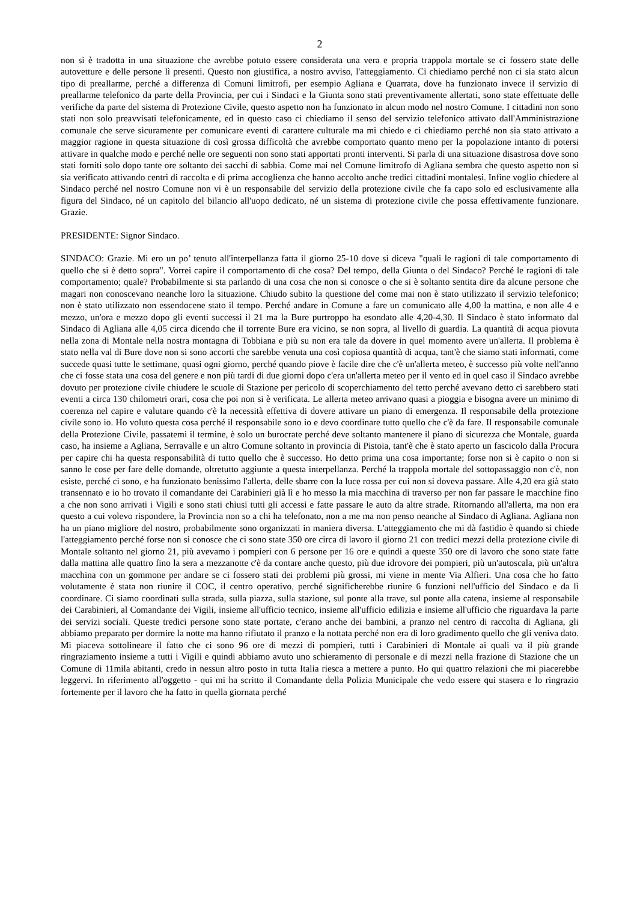2
non si è tradotta in una situazione che avrebbe potuto essere considerata una vera e propria trappola mortale se ci fossero state delle autovetture e delle persone lì presenti. Questo non giustifica, a nostro avviso, l'atteggiamento. Ci chiediamo perché non ci sia stato alcun tipo di preallarme, perché a differenza di Comuni limitrofi, per esempio Agliana e Quarrata, dove ha funzionato invece il servizio di preallarme telefonico da parte della Provincia, per cui i Sindaci e la Giunta sono stati preventivamente allertati, sono state effettuate delle verifiche da parte del sistema di Protezione Civile, questo aspetto non ha funzionato in alcun modo nel nostro Comune. I cittadini non sono stati non solo preavvisati telefonicamente, ed in questo caso ci chiediamo il senso del servizio telefonico attivato dall'Amministrazione comunale che serve sicuramente per comunicare eventi di carattere culturale ma mi chiedo e ci chiediamo perché non sia stato attivato a maggior ragione in questa situazione di così grossa difficoltà che avrebbe comportato quanto meno per la popolazione intanto di potersi attivare in qualche modo e perché nelle ore seguenti non sono stati apportati pronti interventi. Si parla di una situazione disastrosa dove sono stati forniti solo dopo tante ore soltanto dei sacchi di sabbia. Come mai nel Comune limitrofo di Agliana sembra che questo aspetto non si sia verificato attivando centri di raccolta e di prima accoglienza che hanno accolto anche tredici cittadini montalesi. Infine voglio chiedere al Sindaco perché nel nostro Comune non vi è un responsabile del servizio della protezione civile che fa capo solo ed esclusivamente alla figura del Sindaco, né un capitolo del bilancio all'uopo dedicato, né un sistema di protezione civile che possa effettivamente funzionare. Grazie.
PRESIDENTE: Signor Sindaco.
SINDACO: Grazie. Mi ero un po’ tenuto all'interpellanza fatta il giorno 25-10 dove si diceva "quali le ragioni di tale comportamento di quello che si è detto sopra". Vorrei capire il comportamento di che cosa? Del tempo, della Giunta o del Sindaco? Perché le ragioni di tale comportamento; quale? Probabilmente si sta parlando di una cosa che non si conosce o che si è soltanto sentita dire da alcune persone che magari non conoscevano neanche loro la situazione. Chiudo subito la questione del come mai non è stato utilizzato il servizio telefonico; non è stato utilizzato non essendocene stato il tempo. Perché andare in Comune a fare un comunicato alle 4,00 la mattina, e non alle 4 e mezzo, un'ora e mezzo dopo gli eventi successi il 21 ma la Bure purtroppo ha esondato alle 4,20-4,30. Il Sindaco è stato informato dal Sindaco di Agliana alle 4,05 circa dicendo che il torrente Bure era vicino, se non sopra, al livello di guardia. La quantità di acqua piovuta nella zona di Montale nella nostra montagna di Tobbiana e più su non era tale da dovere in quel momento avere un'allerta. Il problema è stato nella val di Bure dove non si sono accorti che sarebbe venuta una così copiosa quantità di acqua, tant'è che siamo stati informati, come succede quasi tutte le settimane, quasi ogni giorno, perché quando piove è facile dire che c'è un'allerta meteo, è successo più volte nell'anno che ci fosse stata una cosa del genere e non più tardi di due giorni dopo c'era un'allerta meteo per il vento ed in quel caso il Sindaco avrebbe dovuto per protezione civile chiudere le scuole di Stazione per pericolo di scoperchiamento del tetto perché avevano detto ci sarebbero stati eventi a circa 130 chilometri orari, cosa che poi non si è verificata. Le allerta meteo arrivano quasi a pioggia e bisogna avere un minimo di coerenza nel capire e valutare quando c'è la necessità effettiva di dovere attivare un piano di emergenza. Il responsabile della protezione civile sono io. Ho voluto questa cosa perché il responsabile sono io e devo coordinare tutto quello che c'è da fare. Il responsabile comunale della Protezione Civile, passatemi il termine, è solo un burocrate perché deve soltanto mantenere il piano di sicurezza che Montale, guarda caso, ha insieme a Agliana, Serravalle e un altro Comune soltanto in provincia di Pistoia, tant'è che è stato aperto un fascicolo dalla Procura per capire chi ha questa responsabilità di tutto quello che è successo. Ho detto prima una cosa importante; forse non si è capito o non si sanno le cose per fare delle domande, oltretutto aggiunte a questa interpellanza. Perché la trappola mortale del sottopassaggio non c'è, non esiste, perché ci sono, e ha funzionato benissimo l'allerta, delle sbarre con la luce rossa per cui non si doveva passare. Alle 4,20 era già stato transennato e io ho trovato il comandante dei Carabinieri già lì e ho messo la mia macchina di traverso per non far passare le macchine fino a che non sono arrivati i Vigili e sono stati chiusi tutti gli accessi e fatte passare le auto da altre strade. Ritornando all'allerta, ma non era questo a cui volevo rispondere, la Provincia non so a chi ha telefonato, non a me ma non penso neanche al Sindaco di Agliana. Agliana non ha un piano migliore del nostro, probabilmente sono organizzati in maniera diversa. L'atteggiamento che mi dà fastidio è quando si chiede l'atteggiamento perché forse non si conosce che ci sono state 350 ore circa di lavoro il giorno 21 con tredici mezzi della protezione civile di Montale soltanto nel giorno 21, più avevamo i pompieri con 6 persone per 16 ore e quindi a queste 350 ore di lavoro che sono state fatte dalla mattina alle quattro fino la sera a mezzanotte c'è da contare anche questo, più due idrovore dei pompieri, più un'autoscala, più un'altra macchina con un gommone per andare se ci fossero stati dei problemi più grossi, mi viene in mente Via Alfieri. Una cosa che ho fatto volutamente è stata non riunire il COC, il centro operativo, perché significherebbe riunire 6 funzioni nell'ufficio del Sindaco e da lì coordinare. Ci siamo coordinati sulla strada, sulla piazza, sulla stazione, sul ponte alla trave, sul ponte alla catena, insieme al responsabile dei Carabinieri, al Comandante dei Vigili, insieme all'ufficio tecnico, insieme all'ufficio edilizia e insieme all'ufficio che riguardava la parte dei servizi sociali. Queste tredici persone sono state portate, c'erano anche dei bambini, a pranzo nel centro di raccolta di Agliana, gli abbiamo preparato per dormire la notte ma hanno rifiutato il pranzo e la nottata perché non era di loro gradimento quello che gli veniva dato. Mi piaceva sottolineare il fatto che ci sono 96 ore di mezzi di pompieri, tutti i Carabinieri di Montale ai quali va il più grande ringraziamento insieme a tutti i Vigili e quindi abbiamo avuto uno schieramento di personale e di mezzi nella frazione di Stazione che un Comune di 11mila abitanti, credo in nessun altro posto in tutta Italia riesca a mettere a punto. Ho qui quattro relazioni che mi piacerebbe leggervi. In riferimento all'oggetto - qui mi ha scritto il Comandante della Polizia Municipale che vedo essere qui stasera e lo ringrazio fortemente per il lavoro che ha fatto in quella giornata perché